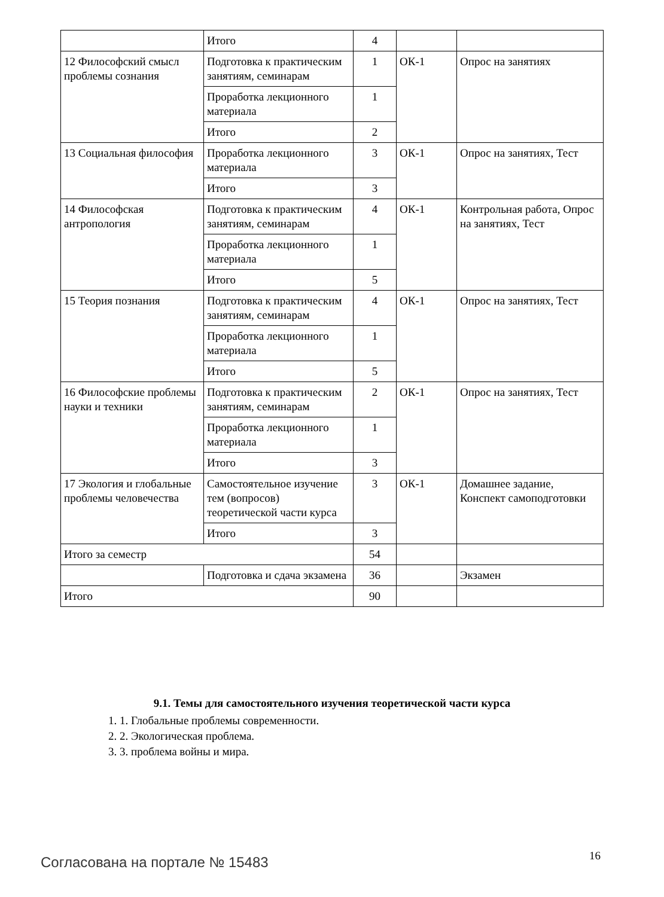| | Итого | 4 | | |
| 12 Философский смысл проблемы сознания | Подготовка к практическим занятиям, семинарам | 1 | ОК-1 | Опрос на занятиях |
| | Проработка лекционного материала | 1 | | |
| | Итого | 2 | | |
| 13 Социальная философия | Проработка лекционного материала | 3 | ОК-1 | Опрос на занятиях, Тест |
| | Итого | 3 | | |
| 14 Философская антропология | Подготовка к практическим занятиям, семинарам | 4 | ОК-1 | Контрольная работа, Опрос на занятиях, Тест |
| | Проработка лекционного материала | 1 | | |
| | Итого | 5 | | |
| 15 Теория познания | Подготовка к практическим занятиям, семинарам | 4 | ОК-1 | Опрос на занятиях, Тест |
| | Проработка лекционного материала | 1 | | |
| | Итого | 5 | | |
| 16 Философские проблемы науки и техники | Подготовка к практическим занятиям, семинарам | 2 | ОК-1 | Опрос на занятиях, Тест |
| | Проработка лекционного материала | 1 | | |
| | Итого | 3 | | |
| 17 Экология и глобальные проблемы человечества | Самостоятельное изучение тем (вопросов) теоретической части курса | 3 | ОК-1 | Домашнее задание, Конспект самоподготовки |
| | Итого | 3 | | |
| Итого за семестр | | 54 | | |
| | Подготовка и сдача экзамена | 36 | | Экзамен |
| Итого | | 90 | | |
9.1. Темы для самостоятельного изучения теоретической части курса
1. 1. Глобальные проблемы современности.
2. 2. Экологическая проблема.
3. 3. проблема войны и мира.
Согласована на портале № 15483 16